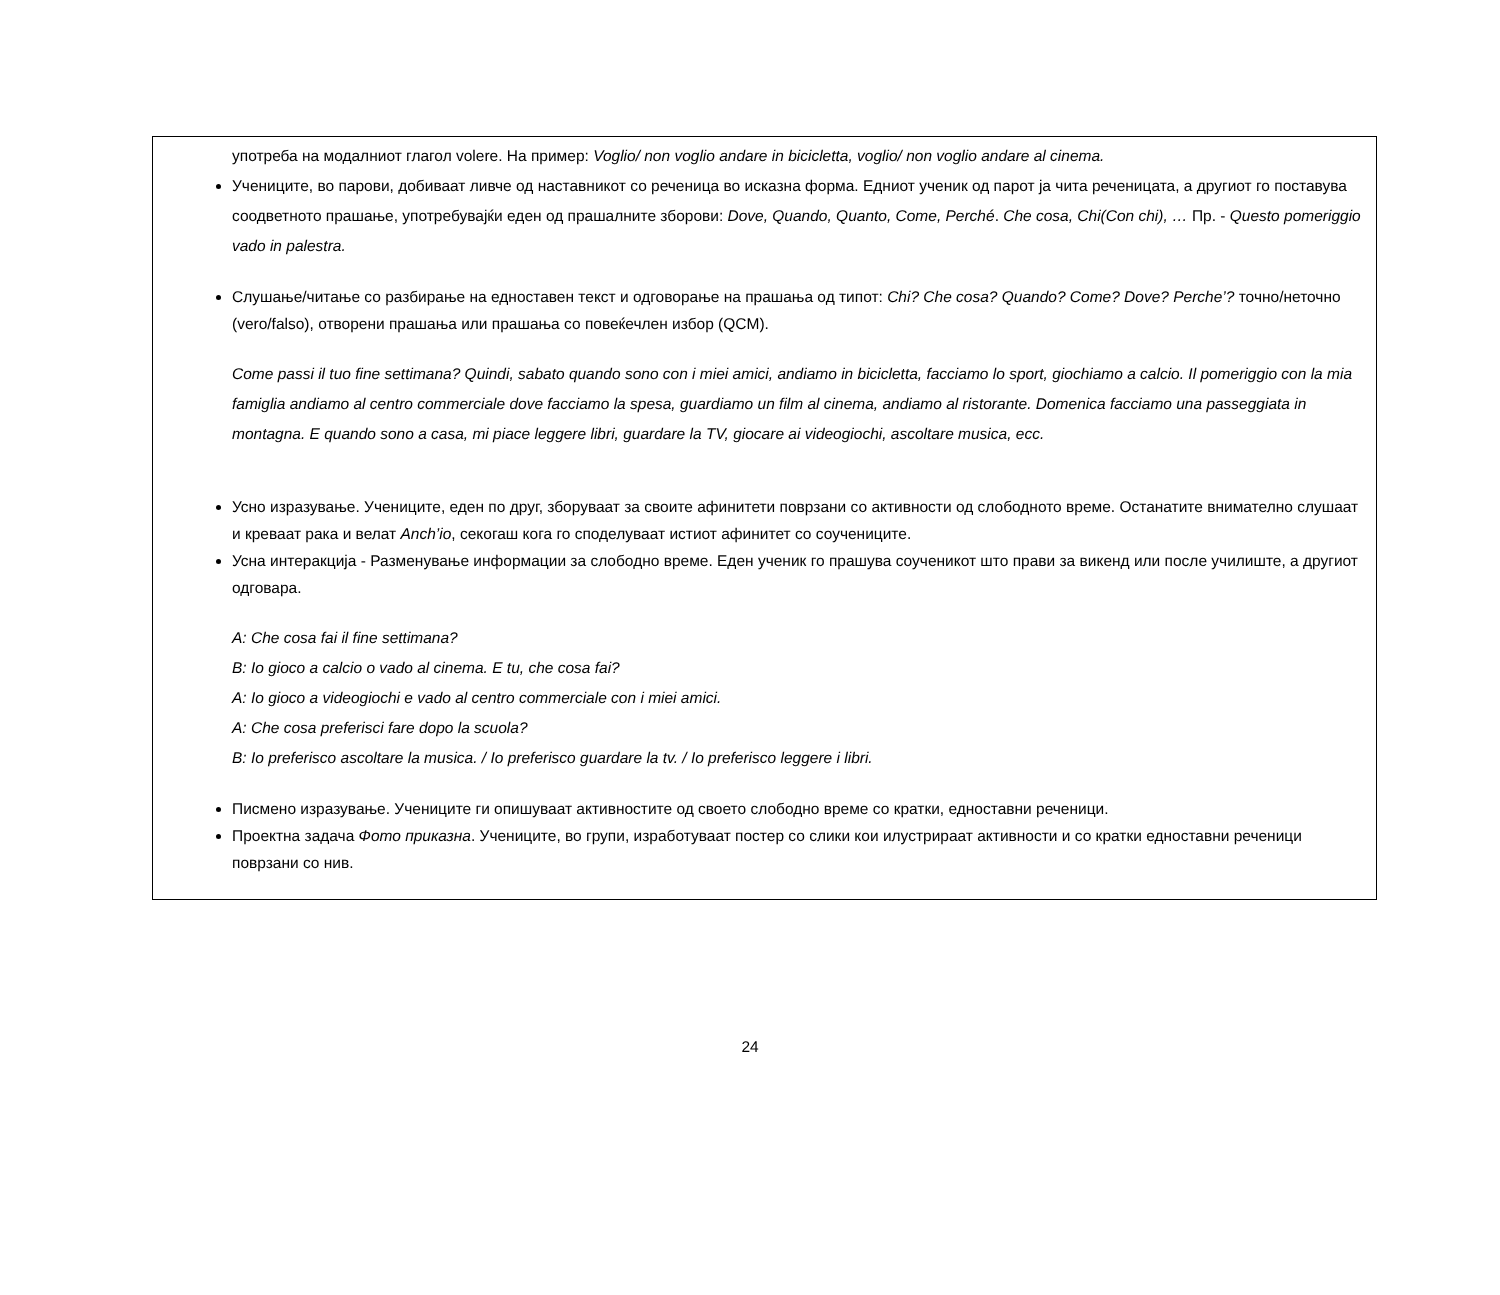употреба на модалниот глагол volere. На пример: Voglio/ non voglio andare in bicicletta, voglio/ non voglio andare al cinema.
Учениците, во парови, добиваат ливче од наставникот со реченица во исказна форма. Едниот ученик од парот ја чита реченицата, а другиот го поставува соодветното прашање, употребувајќи еден од прашалните зборови: Dove, Quando, Quanto, Come, Perché. Che cosa, Chi(Con chi), … Пр. - Questo pomeriggio vado in palestra.
Слушање/читање со разбирање на едноставен текст и одговорање на прашања од типот: Chi? Che cosa? Quando? Come? Dove? Perche’? точно/неточно (vero/falso), отворени прашања или прашања со повеќечлен избор (QCM).
Come passi il tuo fine settimana? Quindi, sabato quando sono con i miei amici, andiamo in bicicletta, facciamo lo sport, giochiamo a calcio. Il pomeriggio con la mia famiglia andiamo al centro commerciale dove facciamo la spesa, guardiamo un film al cinema, andiamo al ristorante. Domenica facciamo una passeggiata in montagna. E quando sono a casa, mi piace leggere libri, guardare la TV, giocare ai videogiochi, ascoltare musica, ecc.
Усно изразување. Учениците, еден по друг, зборуваат за своите афинитети поврзани со активности од слободното време. Останатите внимателно слушаат и креваат рака и велат Anch’io, секогаш кога го споделуваат истиот афинитет со соучениците.
Усна интеракција - Разменување информации за слободно време. Еден ученик го прашува соученикот што прави за викенд или после училиште, а другиот одговара.
A: Che cosa fai il fine settimana?
B: Io gioco a calcio o vado al cinema. E tu, che cosa fai?
A: Io gioco a videogiochi e vado al centro commerciale con i miei amici.
A: Che cosa preferisci fare dopo la scuola?
B: Io preferisco ascoltare la musica. / Io preferisco guardare la tv. / Io preferisco leggere i libri.
Писмено изразување. Учениците ги опишуваат активностите од своето слободно време со кратки, едноставни реченици.
Проектна задача Фото приказна. Учениците, во групи, изработуваат постер со слики кои илустрираат активности и со кратки едноставни реченици поврзани со нив.
24